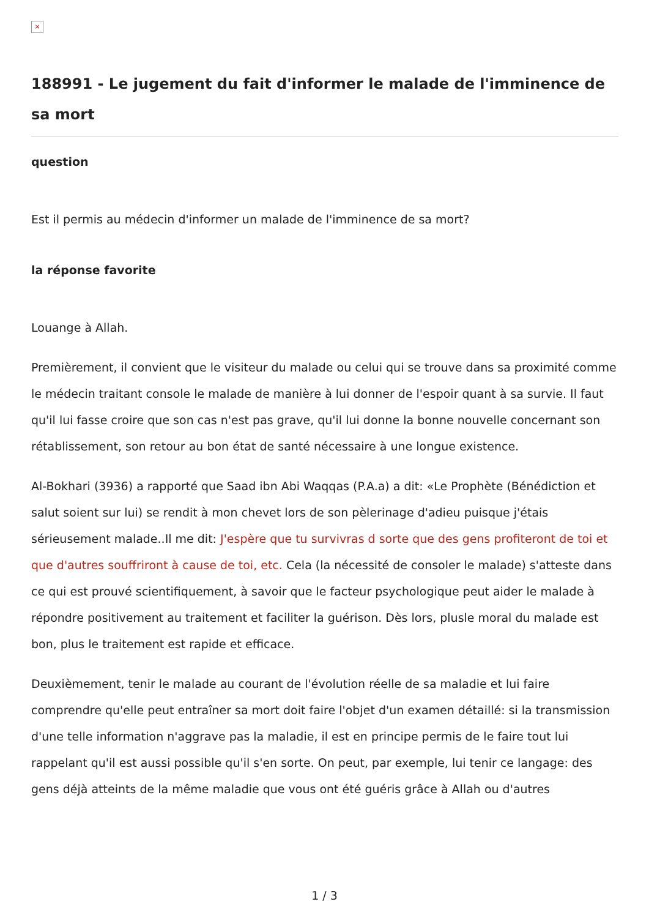×
188991 - Le jugement du fait d'informer le malade de l'imminence de sa mort
question
Est il permis au médecin d'informer un malade de l'imminence de sa mort?
la réponse favorite
Louange à Allah.
Premièrement, il convient que le visiteur du malade ou celui qui se trouve dans sa proximité comme le médecin traitant console le malade de manière à lui donner de l'espoir quant à sa survie. Il faut qu'il lui fasse croire que son cas n'est pas grave, qu'il lui donne la bonne nouvelle concernant son rétablissement, son retour au bon état de santé nécessaire à une longue existence.
Al-Bokhari (3936) a rapporté que Saad ibn Abi Waqqas (P.A.a) a dit: «Le Prophète (Bénédiction et salut soient sur lui) se rendit à mon chevet lors de son pèlerinage d'adieu puisque j'étais sérieusement malade..Il me dit: J'espère que tu survivras d sorte que des gens profiteront de toi et que d'autres souffriront à cause de toi, etc. Cela (la nécessité de consoler le malade) s'atteste dans ce qui est prouvé scientifiquement, à savoir que le facteur psychologique peut aider le malade à répondre positivement au traitement et faciliter la guérison. Dès lors, plusle moral du malade est bon, plus le traitement est rapide et efficace.
Deuxièmement, tenir le malade au courant de l'évolution réelle de sa maladie et lui faire comprendre qu'elle peut entraîner sa mort doit faire l'objet d'un examen détaillé: si la transmission d'une telle information n'aggrave pas la maladie, il est en principe permis de le faire tout lui rappelant qu'il est aussi possible qu'il s'en sorte. On peut, par exemple, lui tenir ce langage: des gens déjà atteints de la même maladie que vous ont été guéris grâce à Allah ou d'autres
1 / 3